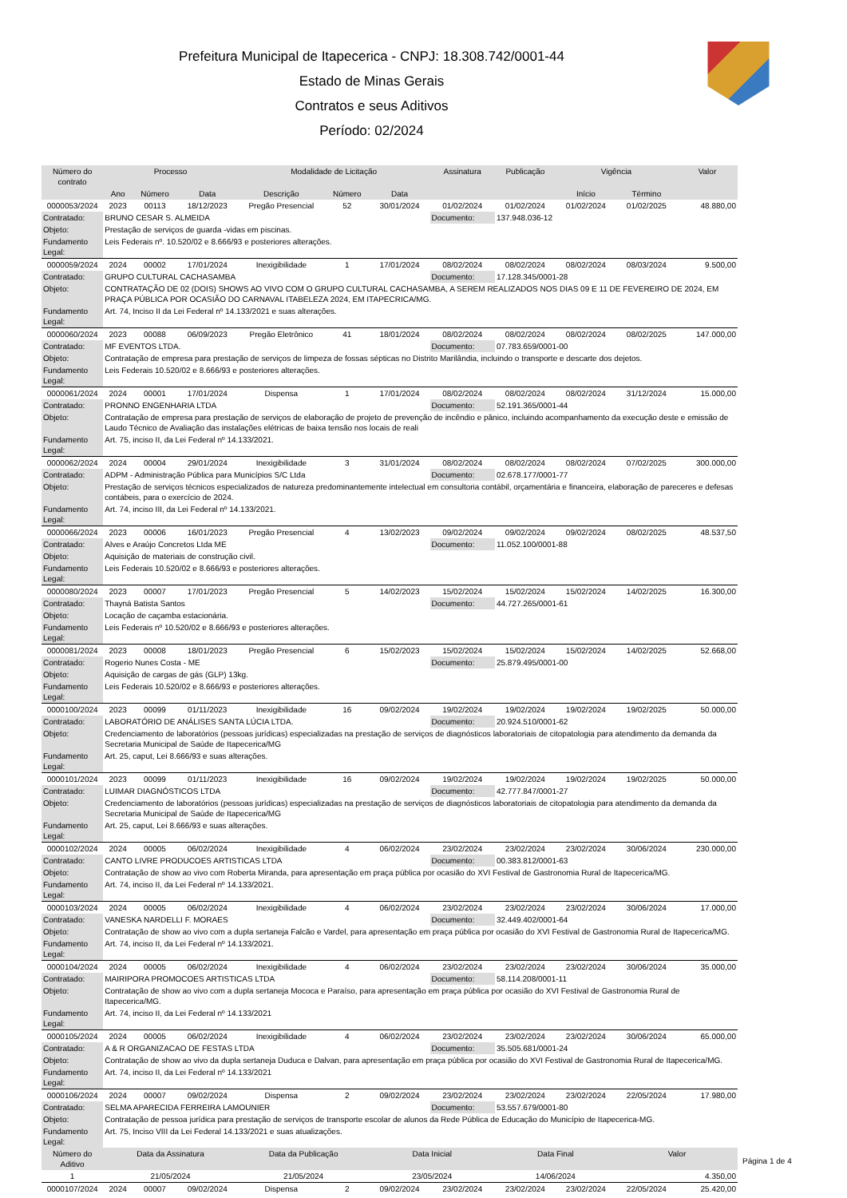Prefeitura Municipal de Itapecerica - CNPJ: 18.308.742/0001-44
Estado de Minas Gerais
Contratos e seus Aditivos
Período: 02/2024
| Número do contrato | Processo | | | Modalidade de Licitação | | | Assinatura | Publicação | Vigência | | Valor |
| --- | --- | --- | --- | --- | --- | --- | --- | --- | --- | --- | --- |
| | Ano | Número | Data | Descrição | Número | Data | | | Início | Término | |
| 0000053/2024 | 2023 | 00113 | 18/12/2023 | Pregão Presencial | 52 | 30/01/2024 | 01/02/2024 | 01/02/2024 | 01/02/2024 | 01/02/2025 | 48.880,00 |
| Contratado: | BRUNO CESAR S. ALMEIDA | | | | | | Documento: | 137.948.036-12 | | | |
| Objeto: | Prestação de serviços de guarda -vidas em piscinas. | | | | | | | | | | |
| Fundamento Legal: | Leis Federais nº. 10.520/02 e 8.666/93 e posteriores alterações. | | | | | | | | | | |
| 0000059/2024 | 2024 | 00002 | 17/01/2024 | Inexigibilidade | 1 | 17/01/2024 | 08/02/2024 | 08/02/2024 | 08/02/2024 | 08/03/2024 | 9.500,00 |
| Contratado: | GRUPO CULTURAL CACHASAMBA | | | | | | Documento: | 17.128.345/0001-28 | | | |
| Objeto: | CONTRATAÇÃO DE 02 (DOIS) SHOWS AO VIVO COM O GRUPO CULTURAL CACHASAMBA, A SEREM REALIZADOS NOS DIAS 09 E 11 DE FEVEREIRO DE 2024, EM PRAÇA PÚBLICA POR OCASIÃO DO CARNAVAL ITABELEZA 2024, EM ITAPECRICA/MG. | | | | | | | | | | |
| Fundamento Legal: | Art. 74, Inciso II da Lei Federal nº 14.133/2021 e suas alterações. | | | | | | | | | | |
| 0000060/2024 | 2023 | 00088 | 06/09/2023 | Pregão Eletrônico | 41 | 18/01/2024 | 08/02/2024 | 08/02/2024 | 08/02/2024 | 08/02/2025 | 147.000,00 |
| Contratado: | MF EVENTOS LTDA. | | | | | | Documento: | 07.783.659/0001-00 | | | |
| Objeto: | Contratação de empresa para prestação de serviços de limpeza de fossas sépticas no Distrito Marilândia, incluindo o transporte e descarte dos dejetos. | | | | | | | | | | |
| Fundamento Legal: | Leis Federais 10.520/02 e 8.666/93 e posteriores alterações. | | | | | | | | | | |
| 0000061/2024 | 2024 | 00001 | 17/01/2024 | Dispensa | 1 | 17/01/2024 | 08/02/2024 | 08/02/2024 | 08/02/2024 | 31/12/2024 | 15.000,00 |
| Contratado: | PRONNO ENGENHARIA LTDA | | | | | | Documento: | 52.191.365/0001-44 | | | |
| Objeto: | Contratação de empresa para prestação de serviços de elaboração de projeto de prevenção de incêndio e pânico, incluindo acompanhamento da execução deste e emissão de Laudo Técnico de Avaliação das instalações elétricas de baixa tensão nos locais de reali | | | | | | | | | | |
| Fundamento Legal: | Art. 75, inciso II, da Lei Federal nº 14.133/2021. | | | | | | | | | | |
| 0000062/2024 | 2024 | 00004 | 29/01/2024 | Inexigibilidade | 3 | 31/01/2024 | 08/02/2024 | 08/02/2024 | 08/02/2024 | 07/02/2025 | 300.000,00 |
| Contratado: | ADPM - Administração Pública para Municípios S/C Ltda | | | | | | Documento: | 02.678.177/0001-77 | | | |
| Objeto: | Prestação de serviços técnicos especializados de natureza predominantemente intelectual em consultoria contábil, orçamentária e financeira, elaboração de pareceres e defesas contábeis, para o exercício de 2024. | | | | | | | | | | |
| Fundamento Legal: | Art. 74, inciso III, da Lei Federal nº 14.133/2021. | | | | | | | | | | |
| 0000066/2024 | 2023 | 00006 | 16/01/2023 | Pregão Presencial | 4 | 13/02/2023 | 09/02/2024 | 09/02/2024 | 09/02/2024 | 08/02/2025 | 48.537,50 |
| Contratado: | Alves e Araújo Concretos Ltda ME | | | | | | Documento: | 11.052.100/0001-88 | | | |
| Objeto: | Aquisição de materiais de construção civil. | | | | | | | | | | |
| Fundamento Legal: | Leis Federais 10.520/02 e 8.666/93 e posteriores alterações. | | | | | | | | | | |
| 0000080/2024 | 2023 | 00007 | 17/01/2023 | Pregão Presencial | 5 | 14/02/2023 | 15/02/2024 | 15/02/2024 | 15/02/2024 | 14/02/2025 | 16.300,00 |
| Contratado: | Thayná Batista Santos | | | | | | Documento: | 44.727.265/0001-61 | | | |
| Objeto: | Locação de caçamba estacionária. | | | | | | | | | | |
| Fundamento Legal: | Leis Federais nº 10.520/02 e 8.666/93 e posteriores alterações. | | | | | | | | | | |
| 0000081/2024 | 2023 | 00008 | 18/01/2023 | Pregão Presencial | 6 | 15/02/2023 | 15/02/2024 | 15/02/2024 | 15/02/2024 | 14/02/2025 | 52.668,00 |
| Contratado: | Rogerio Nunes Costa - ME | | | | | | Documento: | 25.879.495/0001-00 | | | |
| Objeto: | Aquisição de cargas de gás (GLP) 13kg. | | | | | | | | | | |
| Fundamento Legal: | Leis Federais 10.520/02 e 8.666/93 e posteriores alterações. | | | | | | | | | | |
| 0000100/2024 | 2023 | 00099 | 01/11/2023 | Inexigibilidade | 16 | 09/02/2024 | 19/02/2024 | 19/02/2024 | 19/02/2024 | 19/02/2025 | 50.000,00 |
| Contratado: | LABORATÓRIO DE ANÁLISES SANTA LÚCIA LTDA. | | | | | | Documento: | 20.924.510/0001-62 | | | |
| Objeto: | Credenciamento de laboratórios (pessoas jurídicas) especializadas na prestação de serviços de diagnósticos laboratoriais de citopatologia para atendimento da demanda da Secretaria Municipal de Saúde de Itapecerica/MG | | | | | | | | | | |
| Fundamento Legal: | Art. 25, caput, Lei 8.666/93 e suas alterações. | | | | | | | | | | |
| 0000101/2024 | 2023 | 00099 | 01/11/2023 | Inexigibilidade | 16 | 09/02/2024 | 19/02/2024 | 19/02/2024 | 19/02/2024 | 19/02/2025 | 50.000,00 |
| Contratado: | LUIMAR DIAGNÓSTICOS LTDA | | | | | | Documento: | 42.777.847/0001-27 | | | |
| Objeto: | Credenciamento de laboratórios (pessoas jurídicas) especializadas na prestação de serviços de diagnósticos laboratoriais de citopatologia para atendimento da demanda da Secretaria Municipal de Saúde de Itapecerica/MG | | | | | | | | | | |
| Fundamento Legal: | Art. 25, caput, Lei 8.666/93 e suas alterações. | | | | | | | | | | |
| 0000102/2024 | 2024 | 00005 | 06/02/2024 | Inexigibilidade | 4 | 06/02/2024 | 23/02/2024 | 23/02/2024 | 23/02/2024 | 30/06/2024 | 230.000,00 |
| Contratado: | CANTO LIVRE PRODUCOES ARTISTICAS LTDA | | | | | | Documento: | 00.383.812/0001-63 | | | |
| Objeto: | Contratação de show ao vivo com Roberta Miranda, para apresentação em praça pública por ocasião do XVI Festival de Gastronomia Rural de Itapecerica/MG. | | | | | | | | | | |
| Fundamento Legal: | Art. 74, inciso II, da Lei Federal nº 14.133/2021. | | | | | | | | | | |
| 0000103/2024 | 2024 | 00005 | 06/02/2024 | Inexigibilidade | 4 | 06/02/2024 | 23/02/2024 | 23/02/2024 | 23/02/2024 | 30/06/2024 | 17.000,00 |
| Contratado: | VANESKA NARDELLI F. MORAES | | | | | | Documento: | 32.449.402/0001-64 | | | |
| Objeto: | Contratação de show ao vivo com a dupla sertaneja Falcão e Vardel, para apresentação em praça pública por ocasião do XVI Festival de Gastronomia Rural de Itapecerica/MG. | | | | | | | | | | |
| Fundamento Legal: | Art. 74, inciso II, da Lei Federal nº 14.133/2021. | | | | | | | | | | |
| 0000104/2024 | 2024 | 00005 | 06/02/2024 | Inexigibilidade | 4 | 06/02/2024 | 23/02/2024 | 23/02/2024 | 23/02/2024 | 30/06/2024 | 35.000,00 |
| Contratado: | MAIRIPORA PROMOCOES ARTISTICAS LTDA | | | | | | Documento: | 58.114.208/0001-11 | | | |
| Objeto: | Contratação de show ao vivo com a dupla sertaneja Mococa e Paraíso, para apresentação em praça pública por ocasião do XVI Festival de Gastronomia Rural de Itapecerica/MG. | | | | | | | | | | |
| Fundamento Legal: | Art. 74, inciso II, da Lei Federal nº 14.133/2021 | | | | | | | | | | |
| 0000105/2024 | 2024 | 00005 | 06/02/2024 | Inexigibilidade | 4 | 06/02/2024 | 23/02/2024 | 23/02/2024 | 23/02/2024 | 30/06/2024 | 65.000,00 |
| Contratado: | A & R ORGANIZACAO DE FESTAS LTDA | | | | | | Documento: | 35.505.681/0001-24 | | | |
| Objeto: | Contratação de show ao vivo da dupla sertaneja Duduca e Dalvan, para apresentação em praça pública por ocasião do XVI Festival de Gastronomia Rural de Itapecerica/MG. | | | | | | | | | | |
| Fundamento Legal: | Art. 74, inciso II, da Lei Federal nº 14.133/2021 | | | | | | | | | | |
| 0000106/2024 | 2024 | 00007 | 09/02/2024 | Dispensa | 2 | 09/02/2024 | 23/02/2024 | 23/02/2024 | 23/02/2024 | 22/05/2024 | 17.980,00 |
| Contratado: | SELMA APARECIDA FERREIRA LAMOUNIER | | | | | | Documento: | 53.557.679/0001-80 | | | |
| Objeto: | Contratação de pessoa jurídica para prestação de serviços de transporte escolar de alunos da Rede Pública de Educação do Município de Itapecerica-MG. | | | | | | | | | | |
| Fundamento Legal: | Art. 75, Inciso VIII da Lei Federal 14.133/2021 e suas atualizações. | | | | | | | | | | |
| Número do Aditivo | Data da Assinatura | | | Data da Publicação | | Data Inicial | | Data Final | | Valor | |
| 1 | 21/05/2024 | | | 21/05/2024 | | 23/05/2024 | | 14/06/2024 | | 4.350,00 | |
| 0000107/2024 | 2024 | 00007 | 09/02/2024 | Dispensa | 2 | 09/02/2024 | 23/02/2024 | 23/02/2024 | 23/02/2024 | 22/05/2024 | 25.420,00 |
Página 1 de 4